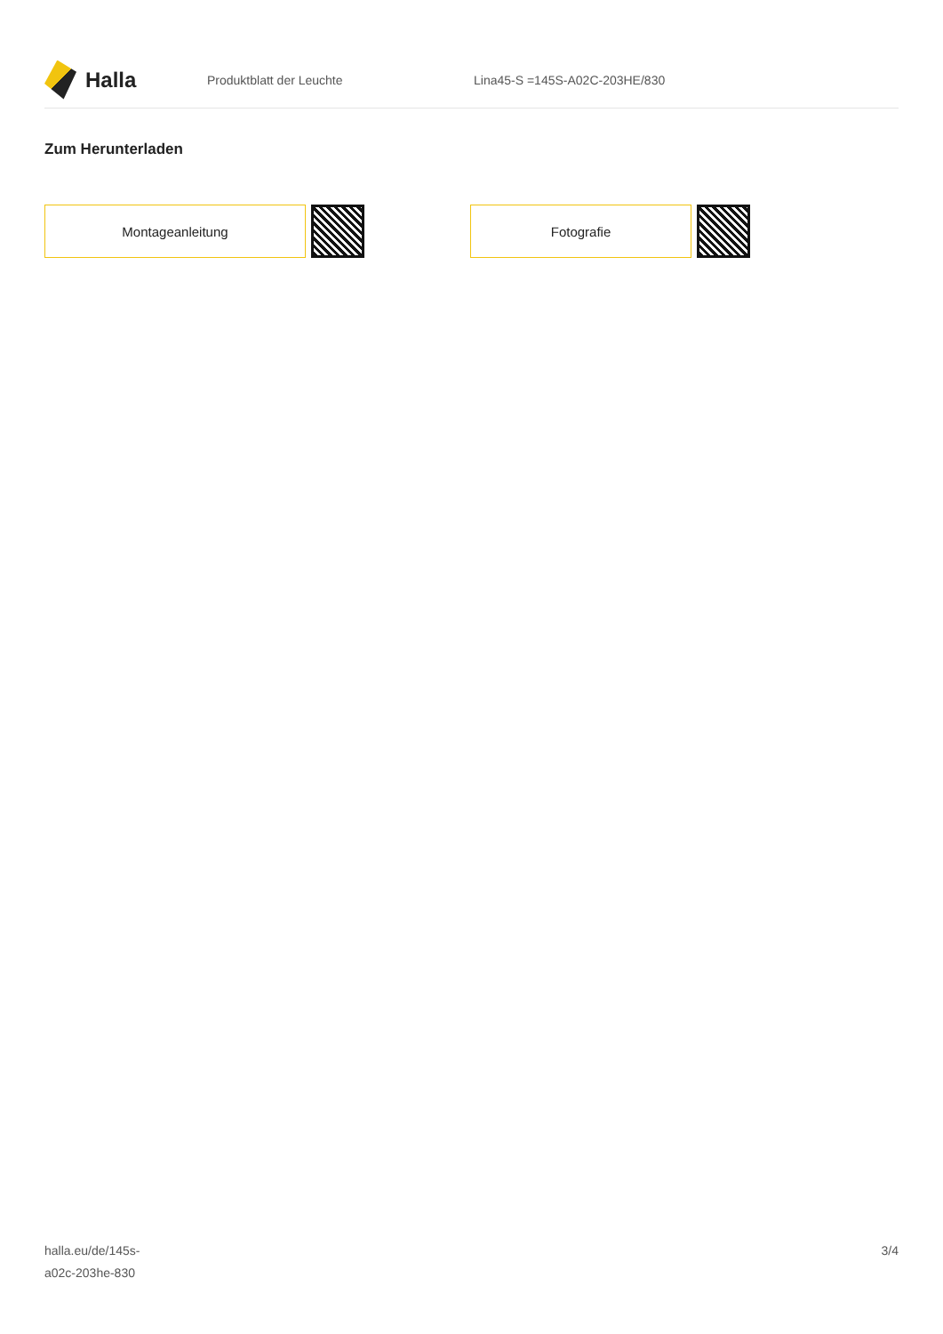Halla
Produktblatt der Leuchte Lina45-S =145S-A02C-203HE/830
Zum Herunterladen
Montageanleitung Fotografie
halla.eu/de/145s-
a02c-203he-830
3/4